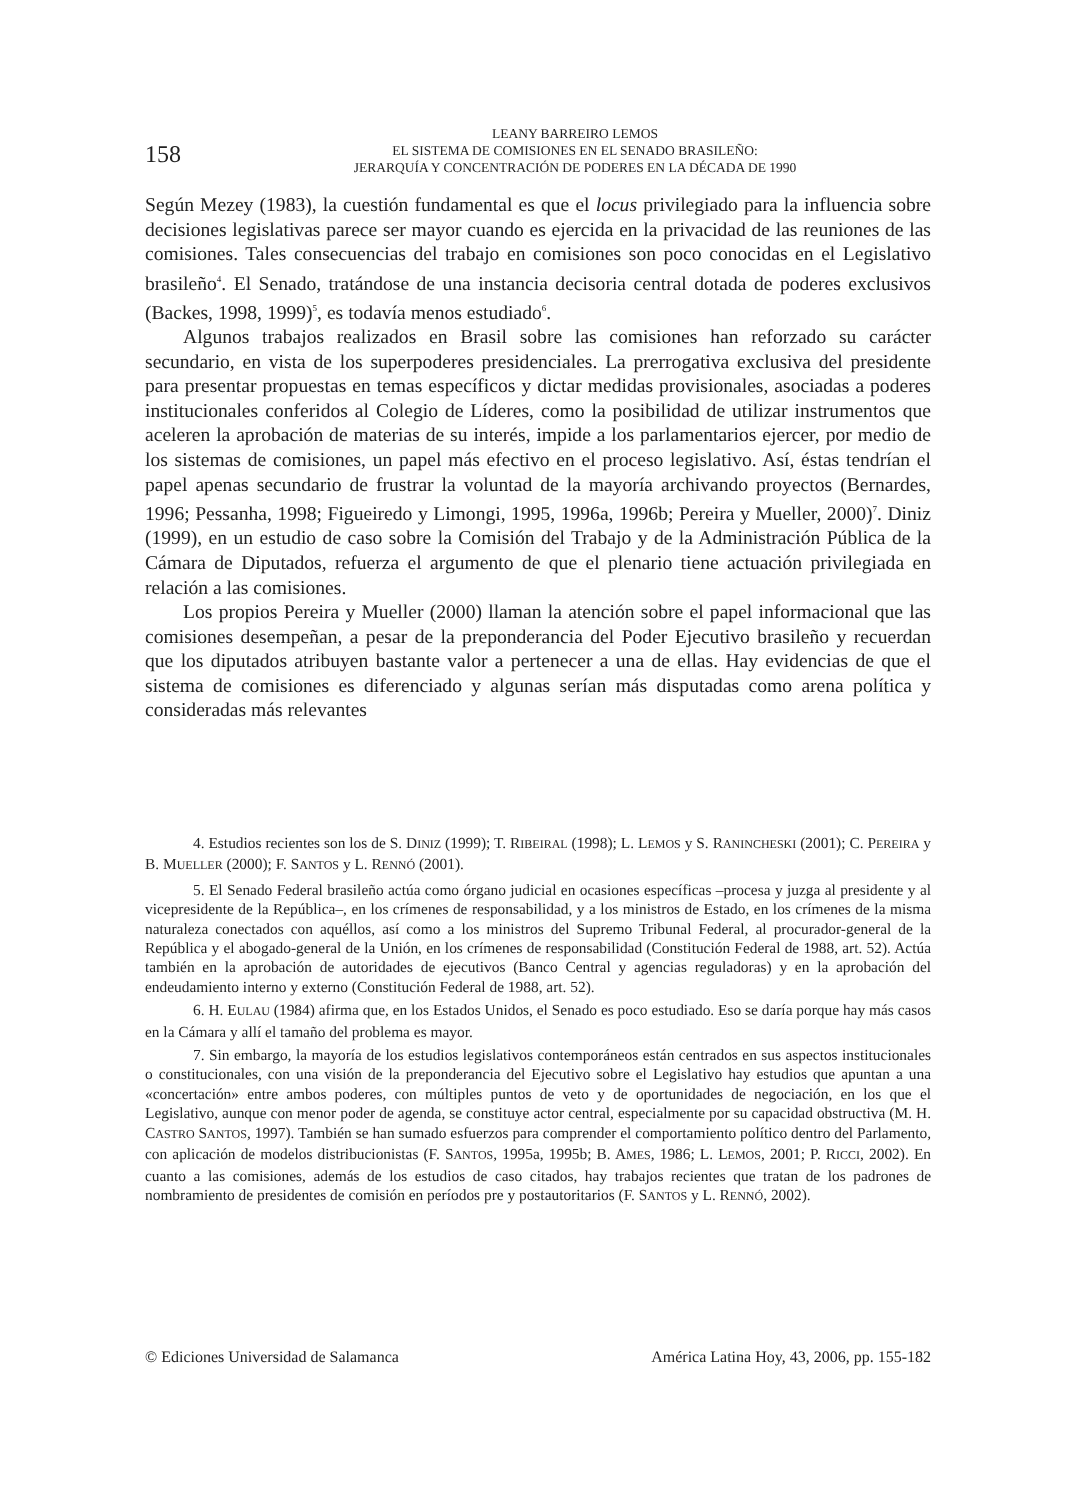158
LEANY BARREIRO LEMOS
EL SISTEMA DE COMISIONES EN EL SENADO BRASILEÑO:
JERARQUÍA Y CONCENTRACIÓN DE PODERES EN LA DÉCADA DE 1990
Según Mezey (1983), la cuestión fundamental es que el locus privilegiado para la influencia sobre decisiones legislativas parece ser mayor cuando es ejercida en la privacidad de las reuniones de las comisiones. Tales consecuencias del trabajo en comisiones son poco conocidas en el Legislativo brasileño<sup>4</sup>. El Senado, tratándose de una instancia decisoria central dotada de poderes exclusivos (Backes, 1998, 1999)<sup>5</sup>, es todavía menos estudiado<sup>6</sup>.
Algunos trabajos realizados en Brasil sobre las comisiones han reforzado su carácter secundario, en vista de los superpoderes presidenciales. La prerrogativa exclusiva del presidente para presentar propuestas en temas específicos y dictar medidas provisionales, asociadas a poderes institucionales conferidos al Colegio de Líderes, como la posibilidad de utilizar instrumentos que aceleren la aprobación de materias de su interés, impide a los parlamentarios ejercer, por medio de los sistemas de comisiones, un papel más efectivo en el proceso legislativo. Así, éstas tendrían el papel apenas secundario de frustrar la voluntad de la mayoría archivando proyectos (Bernardes, 1996; Pessanha, 1998; Figueiredo y Limongi, 1995, 1996a, 1996b; Pereira y Mueller, 2000)<sup>7</sup>. Diniz (1999), en un estudio de caso sobre la Comisión del Trabajo y de la Administración Pública de la Cámara de Diputados, refuerza el argumento de que el plenario tiene actuación privilegiada en relación a las comisiones.
Los propios Pereira y Mueller (2000) llaman la atención sobre el papel informacional que las comisiones desempeñan, a pesar de la preponderancia del Poder Ejecutivo brasileño y recuerdan que los diputados atribuyen bastante valor a pertenecer a una de ellas. Hay evidencias de que el sistema de comisiones es diferenciado y algunas serían más disputadas como arena política y consideradas más relevantes
4. Estudios recientes son los de S. DINIZ (1999); T. RIBEIRAL (1998); L. LEMOS y S. RANINCHESKI (2001); C. PEREIRA y B. MUELLER (2000); F. SANTOS y L. RENNÓ (2001).
5. El Senado Federal brasileño actúa como órgano judicial en ocasiones específicas –procesa y juzga al presidente y al vicepresidente de la República–, en los crímenes de responsabilidad, y a los ministros de Estado, en los crímenes de la misma naturaleza conectados con aquéllos, así como a los ministros del Supremo Tribunal Federal, al procurador-general de la República y el abogado-general de la Unión, en los crímenes de responsabilidad (Constitución Federal de 1988, art. 52). Actúa también en la aprobación de autoridades de ejecutivos (Banco Central y agencias reguladoras) y en la aprobación del endeudamiento interno y externo (Constitución Federal de 1988, art. 52).
6. H. EULAU (1984) afirma que, en los Estados Unidos, el Senado es poco estudiado. Eso se daría porque hay más casos en la Cámara y allí el tamaño del problema es mayor.
7. Sin embargo, la mayoría de los estudios legislativos contemporáneos están centrados en sus aspectos institucionales o constitucionales, con una visión de la preponderancia del Ejecutivo sobre el Legislativo hay estudios que apuntan a una «concertación» entre ambos poderes, con múltiples puntos de veto y de oportunidades de negociación, en los que el Legislativo, aunque con menor poder de agenda, se constituye actor central, especialmente por su capacidad obstructiva (M. H. CASTRO SANTOS, 1997). También se han sumado esfuerzos para comprender el comportamiento político dentro del Parlamento, con aplicación de modelos distribucionistas (F. SANTOS, 1995a, 1995b; B. AMES, 1986; L. LEMOS, 2001; P. RICCI, 2002). En cuanto a las comisiones, además de los estudios de caso citados, hay trabajos recientes que tratan de los padrones de nombramiento de presidentes de comisión en períodos pre y postautoritarios (F. SANTOS y L. RENNÓ, 2002).
© Ediciones Universidad de Salamanca América Latina Hoy, 43, 2006, pp. 155-182